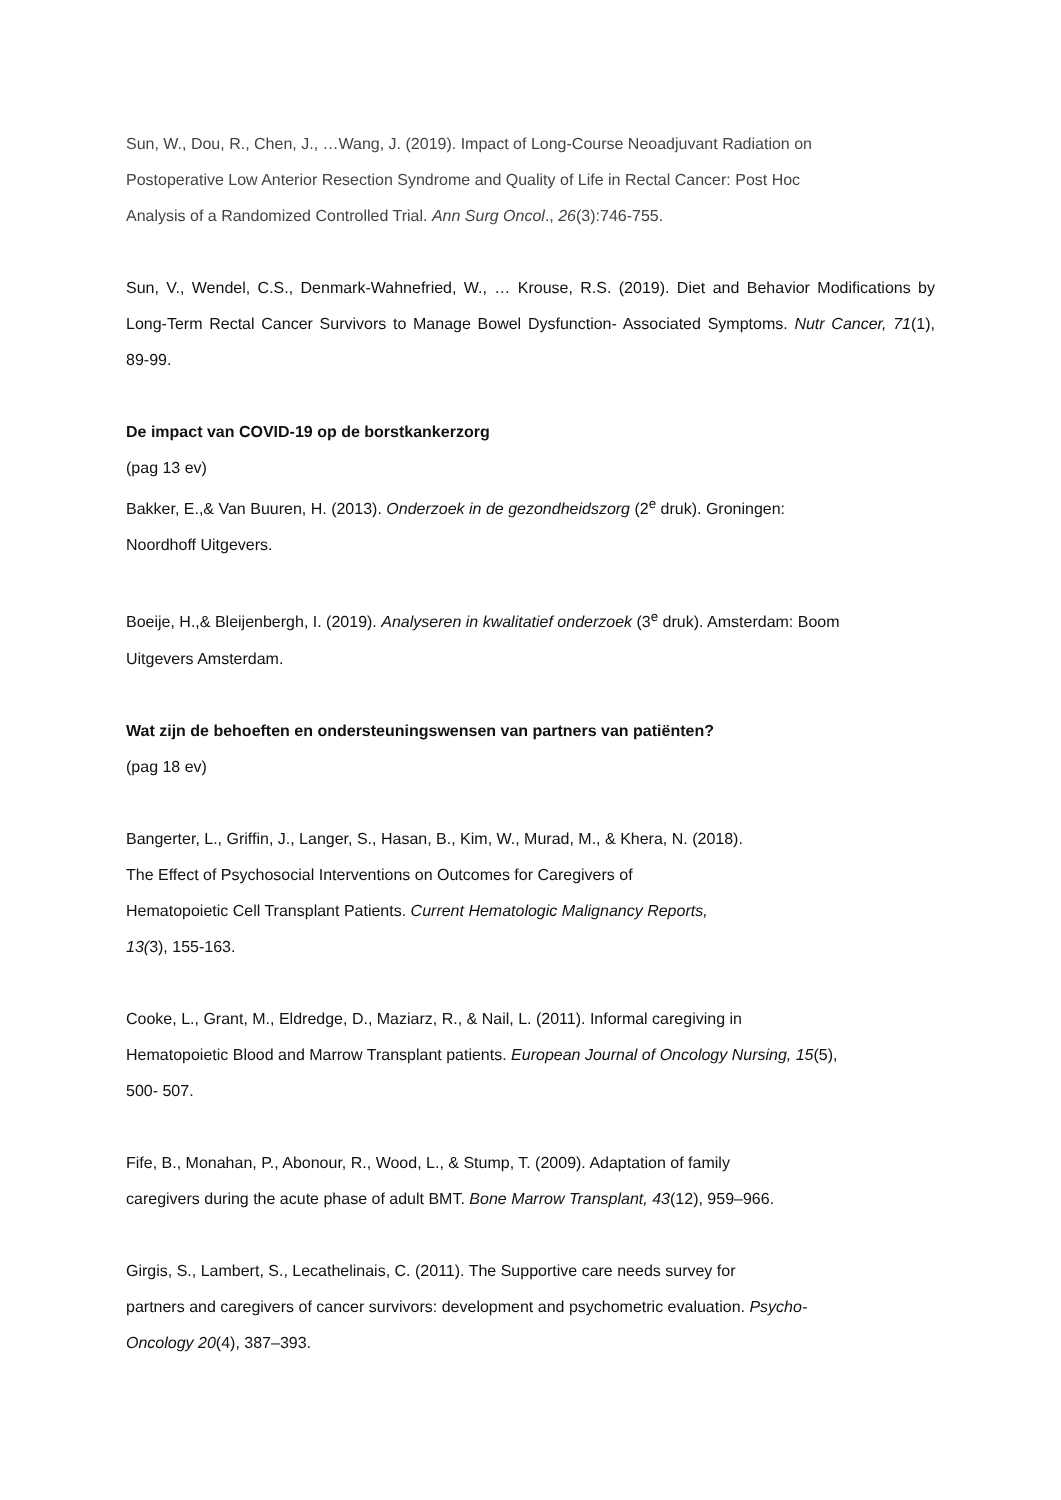Sun, W., Dou, R., Chen, J., …Wang, J. (2019). Impact of Long-Course Neoadjuvant Radiation on
Postoperative Low Anterior Resection Syndrome and Quality of Life in Rectal Cancer: Post Hoc
Analysis of a Randomized Controlled Trial. Ann Surg Oncol., 26(3):746-755.
Sun, V., Wendel, C.S., Denmark-Wahnefried, W., … Krouse, R.S. (2019). Diet and Behavior Modifications by Long-Term Rectal Cancer Survivors to Manage Bowel Dysfunction- Associated Symptoms. Nutr Cancer, 71(1), 89-99.
De impact van COVID-19 op de borstkankerzorg
(pag 13 ev)
Bakker, E.,& Van Buuren, H. (2013). Onderzoek in de gezondheidszorg (2<sup>e</sup> druk). Groningen:
Noordhoff Uitgevers.
Boeije, H.,& Bleijenbergh, I. (2019). Analyseren in kwalitatief onderzoek (3<sup>e</sup> druk). Amsterdam: Boom
Uitgevers Amsterdam.
Wat zijn de behoeften en ondersteuningswensen van partners van patiënten?
(pag 18 ev)
Bangerter, L., Griffin, J., Langer, S., Hasan, B., Kim, W., Murad, M., & Khera, N. (2018).
The Effect of Psychosocial Interventions on Outcomes for Caregivers of
Hematopoietic Cell Transplant Patients. Current Hematologic Malignancy Reports,
13(3), 155-163.
Cooke, L., Grant, M., Eldredge, D., Maziarz, R., & Nail, L. (2011). Informal caregiving in
Hematopoietic Blood and Marrow Transplant patients. European Journal of Oncology Nursing, 15(5),
500- 507.
Fife, B., Monahan, P., Abonour, R., Wood, L., & Stump, T. (2009). Adaptation of family
caregivers during the acute phase of adult BMT. Bone Marrow Transplant, 43(12), 959–966.
Girgis, S., Lambert, S., Lecathelinais, C. (2011). The Supportive care needs survey for
partners and caregivers of cancer survivors: development and psychometric evaluation. Psycho-
Oncology 20(4), 387–393.